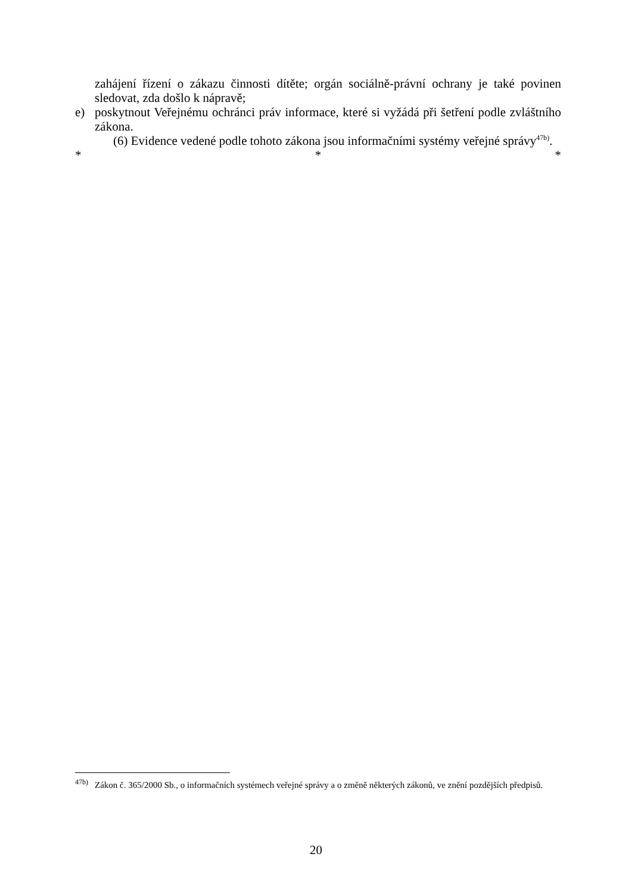zahájení řízení o zákazu činnosti dítěte; orgán sociálně-právní ochrany je také povinen sledovat, zda došlo k nápravě;
e) poskytnout Veřejnému ochránci práv informace, které si vyžádá při šetření podle zvláštního zákona.
(6) Evidence vedené podle tohoto zákona jsou informačními systémy veřejné správy<sup>47b)</sup>.
* * *
<sup>47b)</sup>
Zákon č. 365/2000 Sb., o informačních systémech veřejné správy a o změně některých zákonů, ve znění pozdějších předpisů.
20